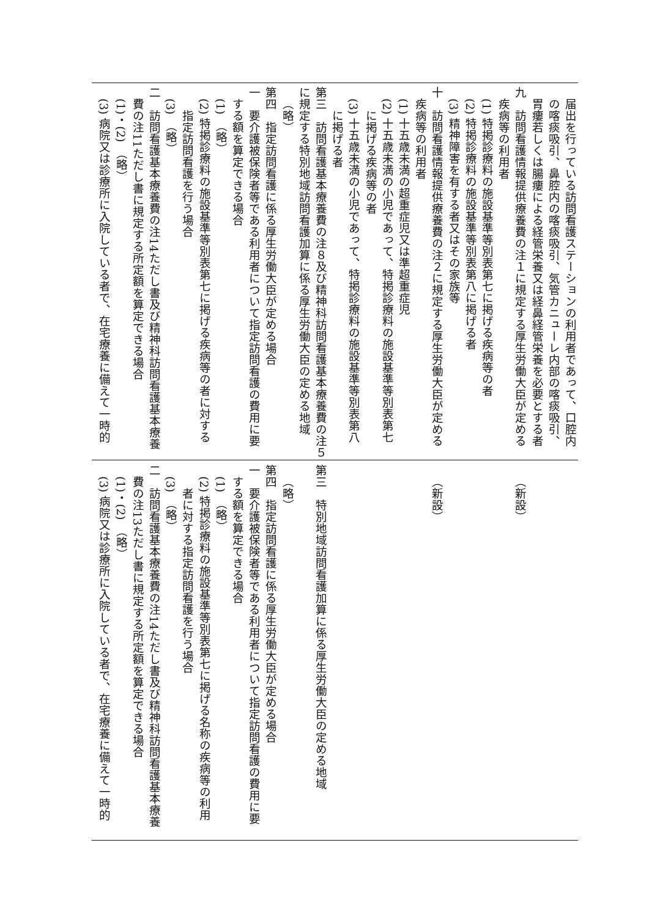届出を行っている訪問看護ステーションの利用者であって、口腔内
の喀痰吸引、鼻腔内の喀痰吸引、気管カニューレ内部の喀痰吸引、
胃瘻若しくは腸瘻による経管栄養又は経鼻経管栄養を必要とする者
九　訪問看護情報提供療養費の注１に規定する厚生労働大臣が定める
疾病等の利用者
(1) 特掲診療料の施設基準等別表第七に掲げる疾病等の者
(2) 特掲診療料の施設基準等別表第八に掲げる者
(3) 精神障害を有する者又はその家族等
十　訪問看護情報提供療養費の注２に規定する厚生労働大臣が定める
疾病等の利用者
(1) 十五歳未満の超重症児又は準超重症児
(2) 十五歳未満の小児であって、特掲診療料の施設基準等別表第七
に掲げる疾病等の者
(3) 十五歳未満の小児であって、特掲診療料の施設基準等別表第八
に掲げる者
第三　訪問看護基本療養費の注８及び精神科訪問看護基本療養費の注５
に規定する特別地域訪問看護加算に係る厚生労働大臣の定める地域
（略）
第四　指定訪問看護に係る厚生労働大臣が定める場合
一　要介護被保険者等である利用者について指定訪問看護の費用に要
する額を算定できる場合
(1)　（略）
(2) 特掲診療料の施設基準等別表第七に掲げる疾病等の者に対する
指定訪問看護を行う場合
(3)　（略）
二　訪問看護基本療養費の注14ただし書及び精神科訪問看護基本療養
費の注11ただし書に規定する所定額を算定できる場合
(1)・(2)　（略）
(3) 病院又は診療所に入院している者で、在宅療養に備えて一時的
（新設）
（新設）
第三　特別地域訪問看護加算に係る厚生労働大臣の定める地域
（略）
第四　指定訪問看護に係る厚生労働大臣が定める場合
一　要介護被保険者等である利用者について指定訪問看護の費用に要
する額を算定できる場合
(1)　（略）
(2) 特掲診療料の施設基準等別表第七に掲げる名称の疾病等の利用
者に対する指定訪問看護を行う場合
(3)　（略）
二　訪問看護基本療養費の注14ただし書及び精神科訪問看護基本療養
費の注13ただし書に規定する所定額を算定できる場合
(1)・(2)　（略）
(3) 病院又は診療所に入院している者で、在宅療養に備えて一時的